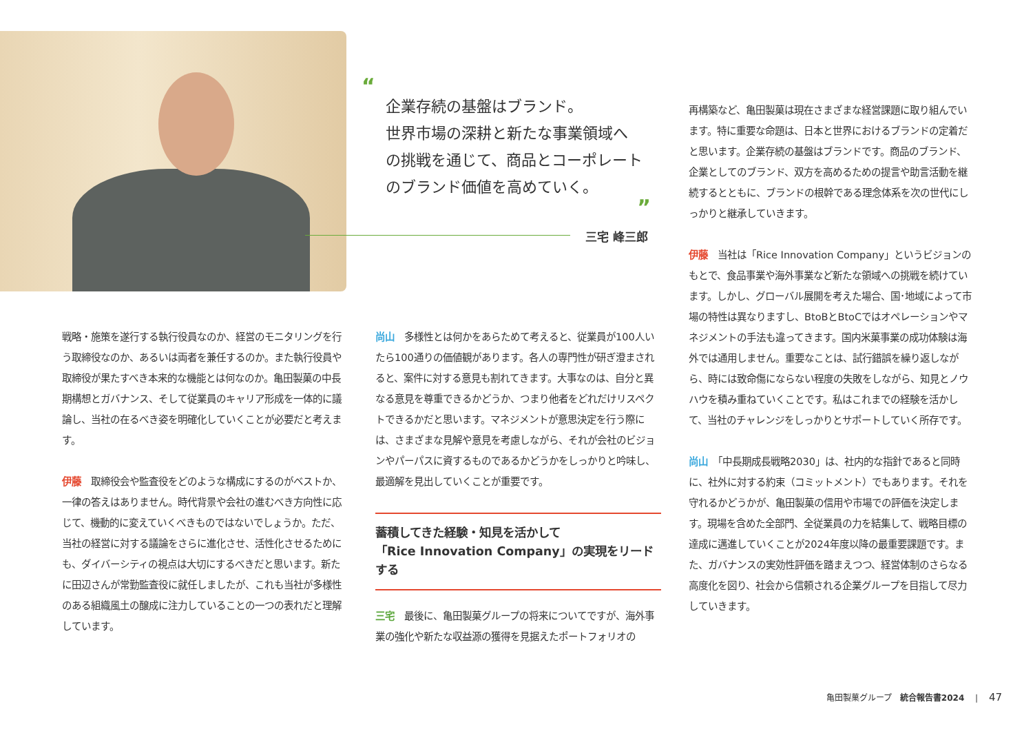“
企業存続の基盤はブランド。
世界市場の深耕と新たな事業領域へ
の挑戦を通じて、商品とコーポレート
のブランド価値を高めていく。
”
三宅 峰三郎
戦略・施策を遂行する執行役員なのか、経営のモニタリングを行う取締役なのか、あるいは両者を兼任するのか。また執行役員や取締役が果たすべき本来的な機能とは何なのか。亀田製菓の中長期構想とガバナンス、そして従業員のキャリア形成を一体的に議論し、当社の在るべき姿を明確化していくことが必要だと考えます。
伊藤　取締役会や監査役をどのような構成にするのがベストか、一律の答えはありません。時代背景や会社の進むべき方向性に応じて、機動的に変えていくべきものではないでしょうか。ただ、当社の経営に対する議論をさらに進化させ、活性化させるためにも、ダイバーシティの視点は大切にするべきだと思います。新たに田辺さんが常勤監査役に就任しましたが、これも当社が多様性のある組織風土の醸成に注力していることの一つの表れだと理解しています。
尚山　多様性とは何かをあらためて考えると、従業員が100人いたら100通りの価値観があります。各人の専門性が研ぎ澄まされると、案件に対する意見も割れてきます。大事なのは、自分と異なる意見を尊重できるかどうか、つまり他者をどれだけリスペクトできるかだと思います。マネジメントが意思決定を行う際には、さまざまな見解や意見を考慮しながら、それが会社のビジョンやパーパスに資するものであるかどうかをしっかりと吟味し、最適解を見出していくことが重要です。
蓄積してきた経験・知見を活かして
「Rice Innovation Company」の実現をリードする
三宅　最後に、亀田製菓グループの将来についてですが、海外事業の強化や新たな収益源の獲得を見据えたポートフォリオの
再構築など、亀田製菓は現在さまざまな経営課題に取り組んでいます。特に重要な命題は、日本と世界におけるブランドの定着だと思います。企業存続の基盤はブランドです。商品のブランド、企業としてのブランド、双方を高めるための提言や助言活動を継続するとともに、ブランドの根幹である理念体系を次の世代にしっかりと継承していきます。
伊藤　当社は「Rice Innovation Company」というビジョンのもとで、食品事業や海外事業など新たな領域への挑戦を続けています。しかし、グローバル展開を考えた場合、国･地域によって市場の特性は異なりますし、BtoBとBtoCではオペレーションやマネジメントの手法も違ってきます。国内米菓事業の成功体験は海外では通用しません。重要なことは、試行錯誤を繰り返しながら、時には致命傷にならない程度の失敗をしながら、知見とノウハウを積み重ねていくことです。私はこれまでの経験を活かして、当社のチャレンジをしっかりとサポートしていく所存です。
尚山　「中長期成長戦略2030」は、社内的な指針であると同時に、社外に対する約束（コミットメント）でもあります。それを守れるかどうかが、亀田製菓の信用や市場での評価を決定します。現場を含めた全部門、全従業員の力を結集して、戦略目標の達成に邁進していくことが2024年度以降の最重要課題です。また、ガバナンスの実効性評価を踏まえつつ、経営体制のさらなる高度化を図り、社会から信頼される企業グループを目指して尽力していきます。
亀田製菓グループ　統合報告書2024　 |　 47